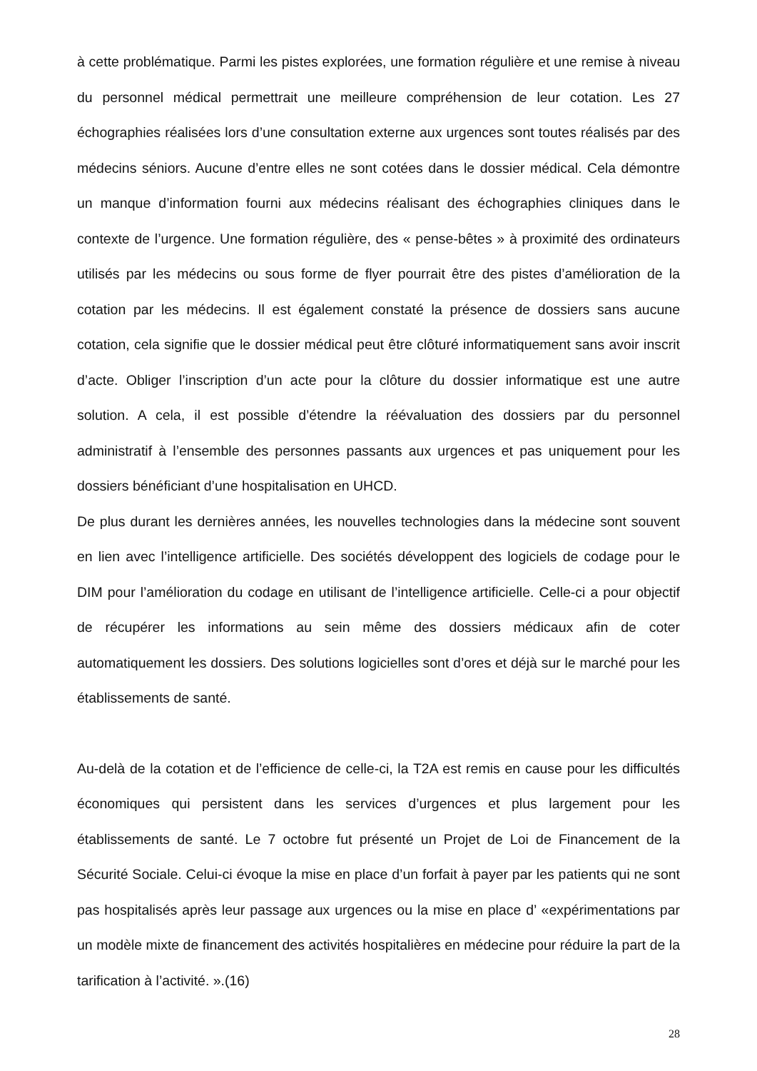à cette problématique. Parmi les pistes explorées, une formation régulière et une remise à niveau du personnel médical permettrait une meilleure compréhension de leur cotation. Les 27 échographies réalisées lors d’une consultation externe aux urgences sont toutes réalisés par des médecins séniors. Aucune d’entre elles ne sont cotées dans le dossier médical. Cela démontre un manque d’information fourni aux médecins réalisant des échographies cliniques dans le contexte de l’urgence. Une formation régulière, des « pense-bêtes » à proximité des ordinateurs utilisés par les médecins ou sous forme de flyer pourrait être des pistes d’amélioration de la cotation par les médecins. Il est également constaté la présence de dossiers sans aucune cotation, cela signifie que le dossier médical peut être clôturé informatiquement sans avoir inscrit d’acte. Obliger l’inscription d’un acte pour la clôture du dossier informatique est une autre solution. A cela, il est possible d’étendre la réévaluation des dossiers par du personnel administratif à l’ensemble des personnes passants aux urgences et pas uniquement pour les dossiers bénéficiant d’une hospitalisation en UHCD.
De plus durant les dernières années, les nouvelles technologies dans la médecine sont souvent en lien avec l’intelligence artificielle. Des sociétés développent des logiciels de codage pour le DIM pour l’amélioration du codage en utilisant de l’intelligence artificielle. Celle-ci a pour objectif de récupérer les informations au sein même des dossiers médicaux afin de coter automatiquement les dossiers. Des solutions logicielles sont d’ores et déjà sur le marché pour les établissements de santé.
Au-delà de la cotation et de l’efficience de celle-ci, la T2A est remis en cause pour les difficultés économiques qui persistent dans les services d’urgences et plus largement pour les établissements de santé. Le 7 octobre fut présenté un Projet de Loi de Financement de la Sécurité Sociale. Celui-ci évoque la mise en place d’un forfait à payer par les patients qui ne sont pas hospitalisés après leur passage aux urgences ou la mise en place d’ «expérimentations par un modèle mixte de financement des activités hospitalières en médecine pour réduire la part de la tarification à l’activité. ».(16)
28